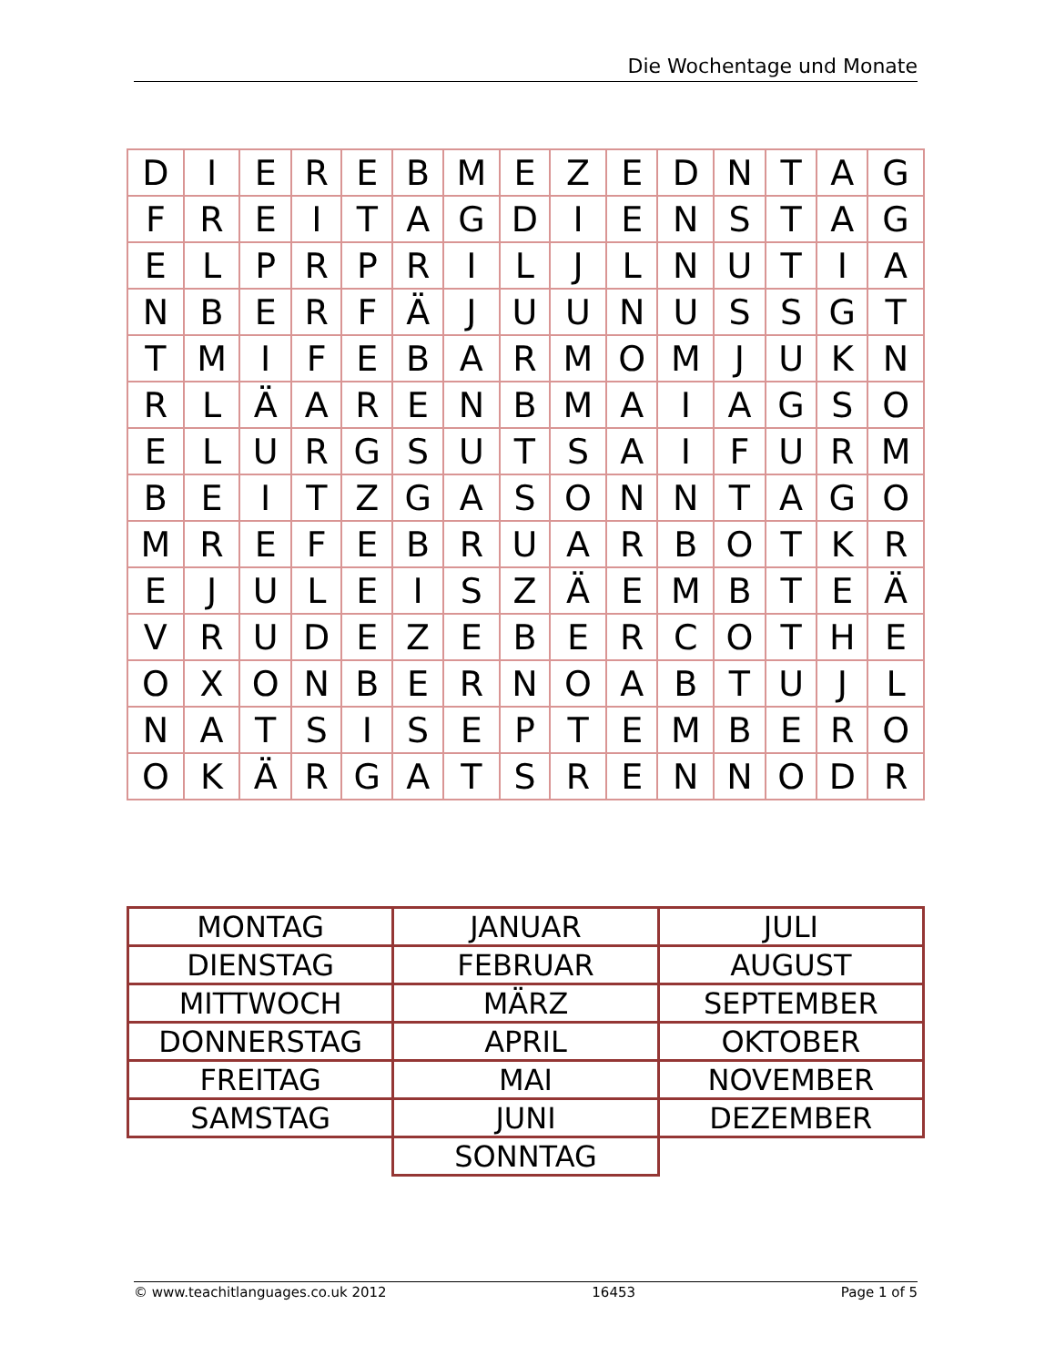Die Wochentage und Monate
| D | I | E | R | E | B | M | E | Z | E | D | N | T | A | G |
| F | R | E | I | T | A | G | D | I | E | N | S | T | A | G |
| E | L | P | R | P | R | I | L | J | L | N | U | T | I | A |
| N | B | E | R | F | Ä | J | U | U | N | U | S | S | G | T |
| T | M | I | F | E | B | A | R | M | O | M | J | U | K | N |
| R | L | Ä | A | R | E | N | B | M | A | I | A | G | S | O |
| E | L | U | R | G | S | U | T | S | A | I | F | U | R | M |
| B | E | I | T | Z | G | A | S | O | N | N | T | A | G | O |
| M | R | E | F | E | B | R | U | A | R | B | O | T | K | R |
| E | J | U | L | E | I | S | Z | Ä | E | M | B | T | E | Ä |
| V | R | U | D | E | Z | E | B | E | R | C | O | T | H | E |
| O | X | O | N | B | E | R | N | O | A | B | T | U | J | L |
| N | A | T | S | I | S | E | P | T | E | M | B | E | R | O |
| O | K | Ä | R | G | A | T | S | R | E | N | N | O | D | R |
| MONTAG | JANUAR | JULI |
| DIENSTAG | FEBRUAR | AUGUST |
| MITTWOCH | MÄRZ | SEPTEMBER |
| DONNERSTAG | APRIL | OKTOBER |
| FREITAG | MAI | NOVEMBER |
| SAMSTAG | JUNI | DEZEMBER |
| | SONNTAG | |
© www.teachitlanguages.co.uk 2012 16453 Page 1 of 5